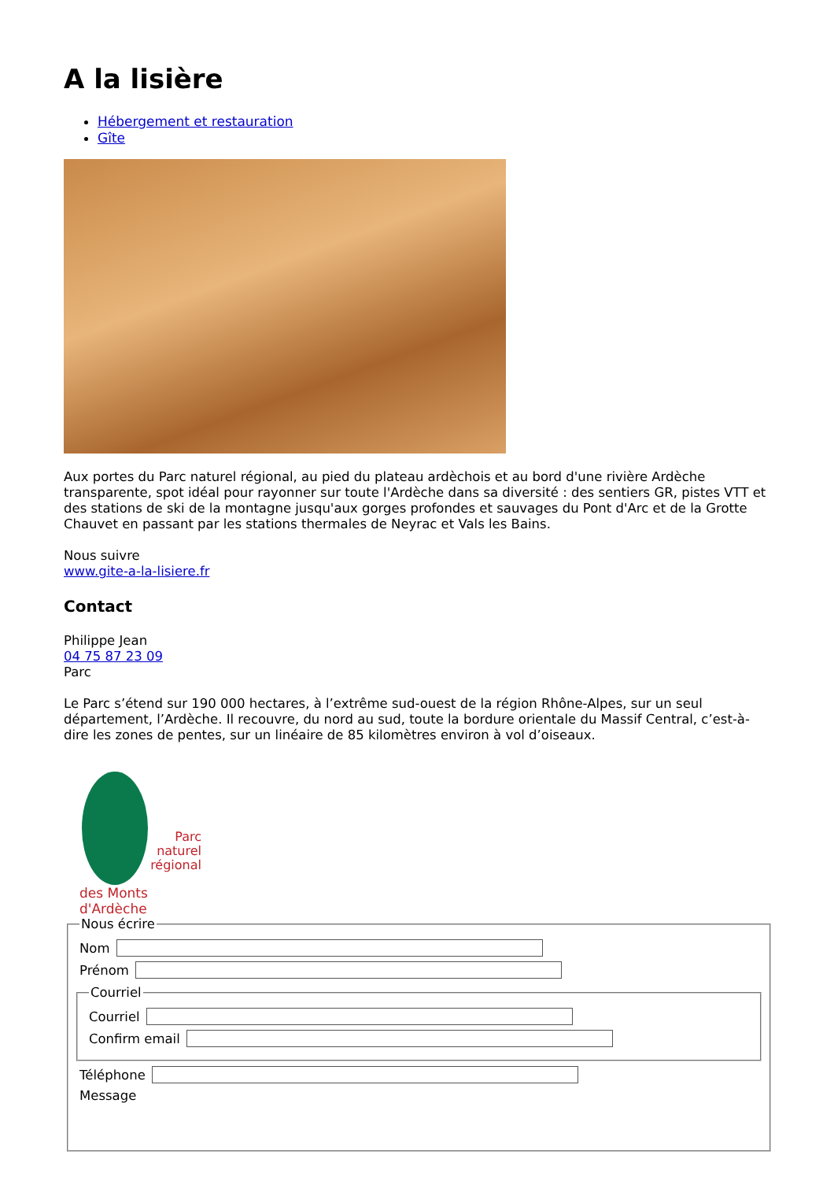A la lisière
Hébergement et restauration
Gîte
Aux portes du Parc naturel régional, au pied du plateau ardèchois et au bord d'une rivière Ardèche transparente, spot idéal pour rayonner sur toute l'Ardèche dans sa diversité : des sentiers GR, pistes VTT et des stations de ski de la montagne jusqu'aux gorges profondes et sauvages du Pont d'Arc et de la Grotte Chauvet en passant par les stations thermales de Neyrac et Vals les Bains.
Nous suivre
www.gite-a-la-lisiere.fr
Contact
Philippe Jean
04 75 87 23 09
Parc
Le Parc s’étend sur 190 000 hectares, à l’extrême sud-ouest de la région Rhône-Alpes, sur un seul département, l’Ardèche. Il recouvre, du nord au sud, toute la bordure orientale du Massif Central, c’est-à-dire les zones de pentes, sur un linéaire de 85 kilomètres environ à vol d’oiseaux.
Parc
naturel
régional
des Monts d'Ardèche
Nous écrire
Nom
Prénom
Courriel
Courriel
Confirm email
Téléphone
Message